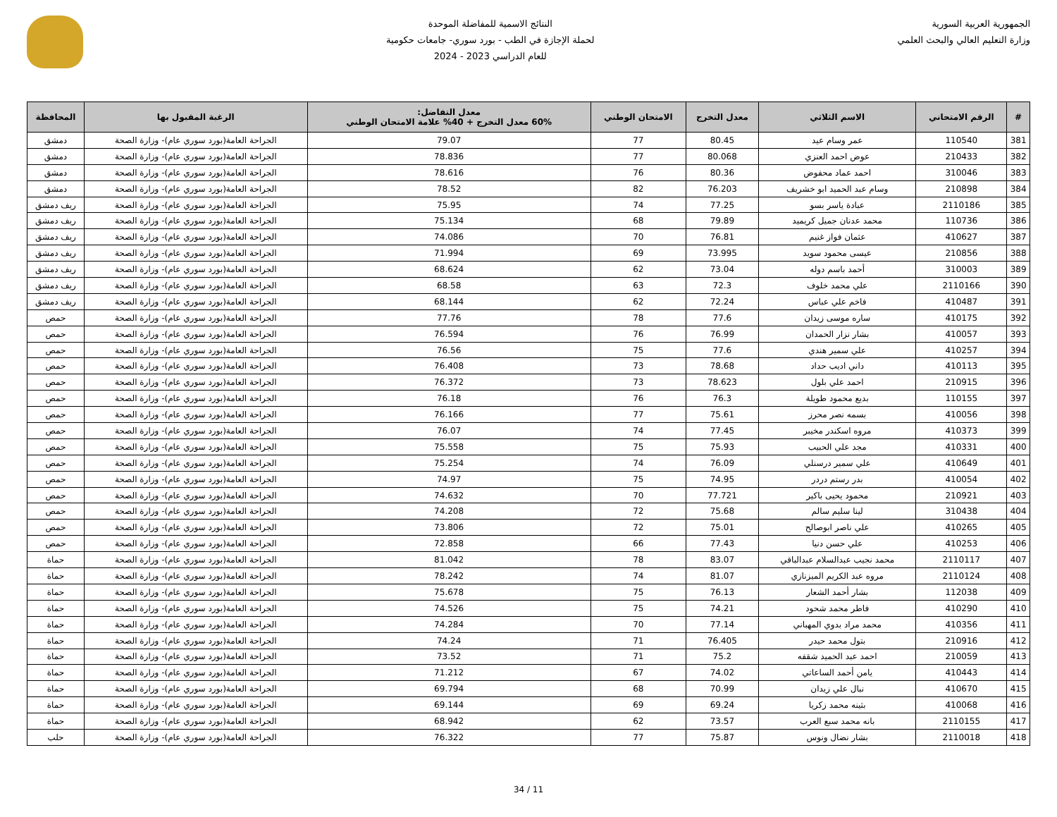الجمهورية العربية السورية
وزارة التعليم العالي والبحث العلمي
النتائج الاسمية للمفاضلة الموحدة
لحملة الإجازة في الطب - بورد سوري- جامعات حكومية
للعام الدراسي 2023 - 2024
| # | الرقم الامتحاني | الاسم الثلاثي | معدل التخرج | الامتحان الوطني | معدل التفاضل: 60% معدل التخرج + 40% علامة الامتحان الوطني | الرغبة المقبول بها | المحافظة |
| --- | --- | --- | --- | --- | --- | --- | --- |
| 381 | 110540 | عمر وسام عيد | 80.45 | 77 | 79.07 | الجراحة العامة(بورد سوري عام)- وزارة الصحة | دمشق |
| 382 | 210433 | عوض احمد العنزي | 80.068 | 77 | 78.836 | الجراحة العامة(بورد سوري عام)- وزارة الصحة | دمشق |
| 383 | 310046 | احمد عماد محفوض | 80.36 | 76 | 78.616 | الجراحة العامة(بورد سوري عام)- وزارة الصحة | دمشق |
| 384 | 210898 | وسام عبد الحميد ابو خشريف | 76.203 | 82 | 78.52 | الجراحة العامة(بورد سوري عام)- وزارة الصحة | دمشق |
| 385 | 2110186 | عبادة ياسر بسو | 77.25 | 74 | 75.95 | الجراحة العامة(بورد سوري عام)- وزارة الصحة | ريف دمشق |
| 386 | 110736 | محمد عدنان جميل كريميد | 79.89 | 68 | 75.134 | الجراحة العامة(بورد سوري عام)- وزارة الصحة | ريف دمشق |
| 387 | 410627 | عثمان فواز غنيم | 76.81 | 70 | 74.086 | الجراحة العامة(بورد سوري عام)- وزارة الصحة | ريف دمشق |
| 388 | 210856 | عيسى محمود سويد | 73.995 | 69 | 71.994 | الجراحة العامة(بورد سوري عام)- وزارة الصحة | ريف دمشق |
| 389 | 310003 | أحمد باسم دوله | 73.04 | 62 | 68.624 | الجراحة العامة(بورد سوري عام)- وزارة الصحة | ريف دمشق |
| 390 | 2110166 | علي محمد خلوف | 72.3 | 63 | 68.58 | الجراحة العامة(بورد سوري عام)- وزارة الصحة | ريف دمشق |
| 391 | 410487 | فاخم علي عباس | 72.24 | 62 | 68.144 | الجراحة العامة(بورد سوري عام)- وزارة الصحة | ريف دمشق |
| 392 | 410175 | ساره موسى زيدان | 77.6 | 78 | 77.76 | الجراحة العامة(بورد سوري عام)- وزارة الصحة | حمص |
| 393 | 410057 | بشار نزار الحمدان | 76.99 | 76 | 76.594 | الجراحة العامة(بورد سوري عام)- وزارة الصحة | حمص |
| 394 | 410257 | علي سمير هندي | 77.6 | 75 | 76.56 | الجراحة العامة(بورد سوري عام)- وزارة الصحة | حمص |
| 395 | 410113 | داني اديب حداد | 78.68 | 73 | 76.408 | الجراحة العامة(بورد سوري عام)- وزارة الصحة | حمص |
| 396 | 210915 | احمد علي بلول | 78.623 | 73 | 76.372 | الجراحة العامة(بورد سوري عام)- وزارة الصحة | حمص |
| 397 | 110155 | بديع محمود طويلة | 76.3 | 76 | 76.18 | الجراحة العامة(بورد سوري عام)- وزارة الصحة | حمص |
| 398 | 410056 | بسمه نصر محرز | 75.61 | 77 | 76.166 | الجراحة العامة(بورد سوري عام)- وزارة الصحة | حمص |
| 399 | 410373 | مروه اسكندر مخيبر | 77.45 | 74 | 76.07 | الجراحة العامة(بورد سوري عام)- وزارة الصحة | حمص |
| 400 | 410331 | مجد علي الحبيب | 75.93 | 75 | 75.558 | الجراحة العامة(بورد سوري عام)- وزارة الصحة | حمص |
| 401 | 410649 | علي سمير درسنلي | 76.09 | 74 | 75.254 | الجراحة العامة(بورد سوري عام)- وزارة الصحة | حمص |
| 402 | 410054 | بدر رستم دردر | 74.95 | 75 | 74.97 | الجراحة العامة(بورد سوري عام)- وزارة الصحة | حمص |
| 403 | 210921 | محمود يحيى باكير | 77.721 | 70 | 74.632 | الجراحة العامة(بورد سوري عام)- وزارة الصحة | حمص |
| 404 | 310438 | لينا سليم سالم | 75.68 | 72 | 74.208 | الجراحة العامة(بورد سوري عام)- وزارة الصحة | حمص |
| 405 | 410265 | علي ناصر ابوصالح | 75.01 | 72 | 73.806 | الجراحة العامة(بورد سوري عام)- وزارة الصحة | حمص |
| 406 | 410253 | علي حسن دنيا | 77.43 | 66 | 72.858 | الجراحة العامة(بورد سوري عام)- وزارة الصحة | حمص |
| 407 | 2110117 | محمد نجيب عبدالسلام عبدالباقي | 83.07 | 78 | 81.042 | الجراحة العامة(بورد سوري عام)- وزارة الصحة | حماة |
| 408 | 2110124 | مروه عبد الكريم الميزنازي | 81.07 | 74 | 78.242 | الجراحة العامة(بورد سوري عام)- وزارة الصحة | حماة |
| 409 | 112038 | بشار أحمد الشعار | 76.13 | 75 | 75.678 | الجراحة العامة(بورد سوري عام)- وزارة الصحة | حماة |
| 410 | 410290 | فاطر محمد شحود | 74.21 | 75 | 74.526 | الجراحة العامة(بورد سوري عام)- وزارة الصحة | حماة |
| 411 | 410356 | محمد مراد بدوي المهباني | 77.14 | 70 | 74.284 | الجراحة العامة(بورد سوري عام)- وزارة الصحة | حماة |
| 412 | 210916 | بتول محمد حيدر | 76.405 | 71 | 74.24 | الجراحة العامة(بورد سوري عام)- وزارة الصحة | حماة |
| 413 | 210059 | احمد عبد الحميد شقفه | 75.2 | 71 | 73.52 | الجراحة العامة(بورد سوري عام)- وزارة الصحة | حماة |
| 414 | 410443 | يامن أحمد الساعاتي | 74.02 | 67 | 71.212 | الجراحة العامة(بورد سوري عام)- وزارة الصحة | حماة |
| 415 | 410670 | نبال علي زيدان | 70.99 | 68 | 69.794 | الجراحة العامة(بورد سوري عام)- وزارة الصحة | حماة |
| 416 | 410068 | بثينه محمد زكريا | 69.24 | 69 | 69.144 | الجراحة العامة(بورد سوري عام)- وزارة الصحة | حماة |
| 417 | 2110155 | بانه محمد سبع العرب | 73.57 | 62 | 68.942 | الجراحة العامة(بورد سوري عام)- وزارة الصحة | حماة |
| 418 | 2110018 | بشار نضال ونوس | 75.87 | 77 | 76.322 | الجراحة العامة(بورد سوري عام)- وزارة الصحة | حلب |
11 / 34